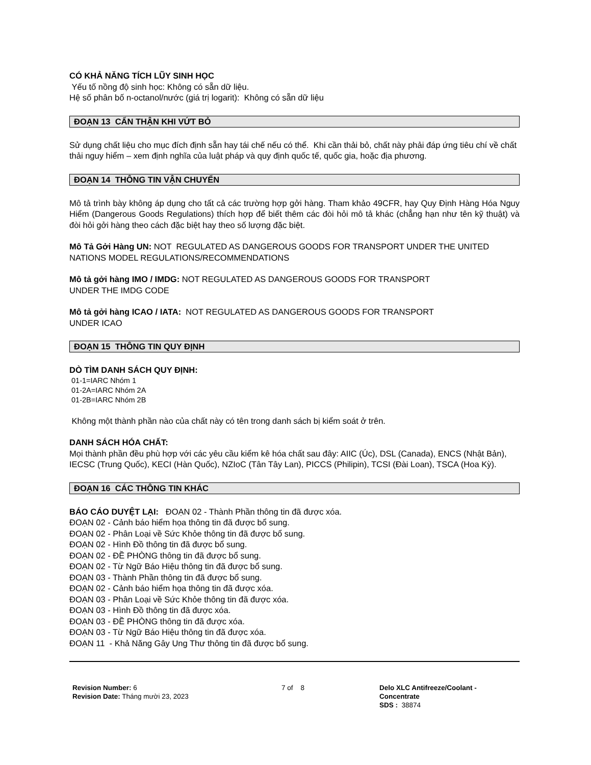CÓ KHẢ NĂNG TÍCH LŨY SINH HỌC
Yếu tố nồng độ sinh học: Không có sẵn dữ liệu.
Hệ số phân bố n-octanol/nước (giá trị logarit): Không có sẵn dữ liệu
ĐOẠN 13 CẨN THẬN KHI VỨT BỎ
Sử dụng chất liệu cho mục đích định sẵn hay tái chế nếu có thể. Khi cần thải bỏ, chất này phải đáp ứng tiêu chí về chất thải nguy hiểm – xem định nghĩa của luật pháp và quy định quốc tế, quốc gia, hoặc địa phương.
ĐOẠN 14 THÔNG TIN VẬN CHUYỂN
Mô tả trình bày không áp dụng cho tất cả các trường hợp gởi hàng. Tham khảo 49CFR, hay Quy Định Hàng Hóa Nguy Hiểm (Dangerous Goods Regulations) thích hợp để biết thêm các đòi hỏi mô tả khác (chẳng hạn như tên kỹ thuật) và đòi hỏi gởi hàng theo cách đặc biệt hay theo số lượng đặc biệt.
Mô Tả Gởi Hàng UN: NOT REGULATED AS DANGEROUS GOODS FOR TRANSPORT UNDER THE UNITED NATIONS MODEL REGULATIONS/RECOMMENDATIONS
Mô tả gởi hàng IMO / IMDG: NOT REGULATED AS DANGEROUS GOODS FOR TRANSPORT
UNDER THE IMDG CODE
Mô tả gởi hàng ICAO / IATA: NOT REGULATED AS DANGEROUS GOODS FOR TRANSPORT
UNDER ICAO
ĐOẠN 15 THÔNG TIN QUY ĐỊNH
DÒ TÌM DANH SÁCH QUY ĐỊNH:
01-1=IARC Nhóm 1
01-2A=IARC Nhóm 2A
01-2B=IARC Nhóm 2B
Không một thành phần nào của chất này có tên trong danh sách bị kiểm soát ở trên.
DANH SÁCH HÓA CHẤT:
Mọi thành phần đều phù hợp với các yêu cầu kiểm kê hóa chất sau đây: AIIC (Úc), DSL (Canada), ENCS (Nhật Bản), IECSC (Trung Quốc), KECI (Hàn Quốc), NZIoC (Tân Tây Lan), PICCS (Philipin), TCSI (Đài Loan), TSCA (Hoa Kỳ).
ĐOẠN 16 CÁC THÔNG TIN KHÁC
BÁO CÁO DUYỆT LẠI: ĐOẠN 02 - Thành Phần thông tin đã được xóa.
ĐOẠN 02 - Cảnh báo hiểm họa thông tin đã được bổ sung.
ĐOẠN 02 - Phân Loại về Sức Khỏe thông tin đã được bổ sung.
ĐOẠN 02 - Hình Đồ thông tin đã được bổ sung.
ĐOẠN 02 - ĐỀ PHÒNG thông tin đã được bổ sung.
ĐOẠN 02 - Từ Ngữ Báo Hiệu thông tin đã được bổ sung.
ĐOẠN 03 - Thành Phần thông tin đã được bổ sung.
ĐOẠN 02 - Cảnh báo hiểm họa thông tin đã được xóa.
ĐOẠN 03 - Phân Loại về Sức Khỏe thông tin đã được xóa.
ĐOẠN 03 - Hình Đồ thông tin đã được xóa.
ĐOẠN 03 - ĐỀ PHÒNG thông tin đã được xóa.
ĐOẠN 03 - Từ Ngữ Báo Hiệu thông tin đã được xóa.
ĐOẠN 11 - Khả Năng Gây Ung Thư thông tin đã được bổ sung.
Revision Number: 6
Revision Date: Tháng mười 23, 2023
7 of 8 Delo XLC Antifreeze/Coolant -
Concentrate
SDS : 38874